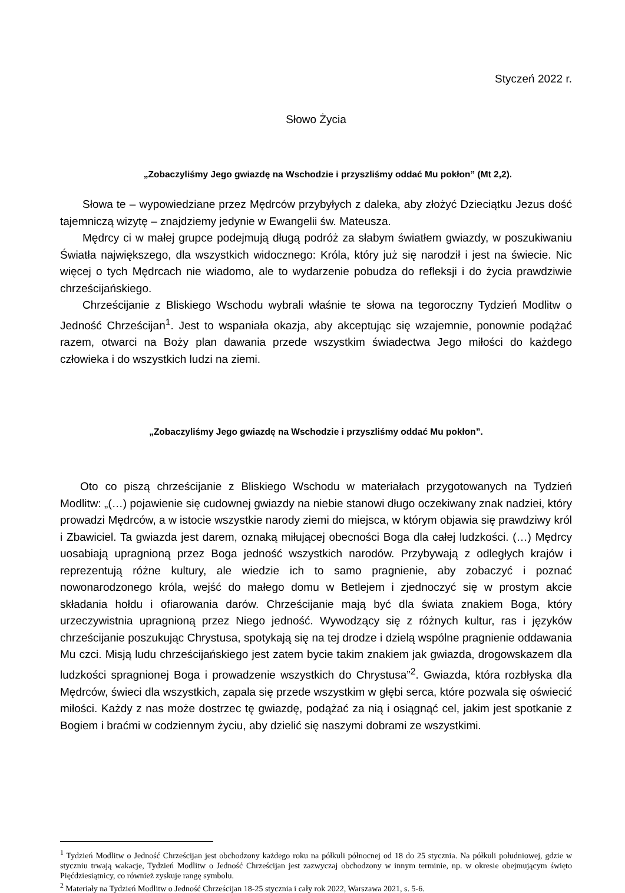Styczeń 2022 r.
Słowo Życia
„Zobaczyliśmy Jego gwiazdę na Wschodzie i przyszliśmy oddać Mu pokłon” (Mt 2,2).
Słowa te – wypowiedziane przez Mędrców przybyłych z daleka, aby złożyć Dzieciątku Jezus dość tajemniczą wizytę – znajdziemy jedynie w Ewangelii św. Mateusza.
Mędrcy ci w małej grupce podejmują długą podróż za słabym światłem gwiazdy, w poszukiwaniu Światła największego, dla wszystkich widocznego: Króla, który już się narodził i jest na świecie. Nic więcej o tych Mędrcach nie wiadomo, ale to wydarzenie pobudza do refleksji i do życia prawdziwie chrześcijańskiego.
Chrześcijanie z Bliskiego Wschodu wybrali właśnie te słowa na tegoroczny Tydzień Modlitw o Jedność Chrześcijan<sup>1</sup>. Jest to wspaniała okazja, aby akceptując się wzajemnie, ponownie podążać razem, otwarci na Boży plan dawania przede wszystkim świadectwa Jego miłości do każdego człowieka i do wszystkich ludzi na ziemi.
„Zobaczyliśmy Jego gwiazdę na Wschodzie i przyszliśmy oddać Mu pokłon”.
Oto co piszą chrześcijanie z Bliskiego Wschodu w materiałach przygotowanych na Tydzień Modlitw: „(…) pojawienie się cudownej gwiazdy na niebie stanowi długo oczekiwany znak nadziei, który prowadzi Mędrców, a w istocie wszystkie narody ziemi do miejsca, w którym objawia się prawdziwy król i Zbawiciel. Ta gwiazda jest darem, oznaką miłującej obecności Boga dla całej ludzkości. (…) Mędrcy uosabiają upragnioną przez Boga jedność wszystkich narodów. Przybywają z odległych krajów i reprezentują różne kultury, ale wiedzie ich to samo pragnienie, aby zobaczyć i poznać nowonarodzonego króla, wejść do małego domu w Betlejem i zjednoczyć się w prostym akcie składania hołdu i ofiarowania darów. Chrześcijanie mają być dla świata znakiem Boga, który urzeczywistnia upragnioną przez Niego jedność. Wywodzący się z różnych kultur, ras i języków chrześcijanie poszukując Chrystusa, spotykają się na tej drodze i dzielą wspólne pragnienie oddawania Mu czci. Misją ludu chrześcijańskiego jest zatem bycie takim znakiem jak gwiazda, drogowskazem dla ludzkości spragnionej Boga i prowadzenie wszystkich do Chrystusa”<sup>2</sup>. Gwiazda, która rozbłyska dla Mędrców, świeci dla wszystkich, zapala się przede wszystkim w głębi serca, które pozwala się oświecić miłości. Każdy z nas może dostrzec tę gwiazdę, podążać za nią i osiągnąć cel, jakim jest spotkanie z Bogiem i braćmi w codziennym życiu, aby dzielić się naszymi dobrami ze wszystkimi.
<sup>1</sup> Tydzień Modlitw o Jedność Chrześcijan jest obchodzony każdego roku na półkuli północnej od 18 do 25 stycznia. Na półkuli południowej, gdzie w styczniu trwają wakacje, Tydzień Modlitw o Jedność Chrześcijan jest zazwyczaj obchodzony w innym terminie, np. w okresie obejmującym święto Pięćdziesiątnicy, co również zyskuje rangę symbolu.
<sup>2</sup> Materiały na Tydzień Modlitw o Jedność Chrześcijan 18-25 stycznia i cały rok 2022, Warszawa 2021, s. 5-6.